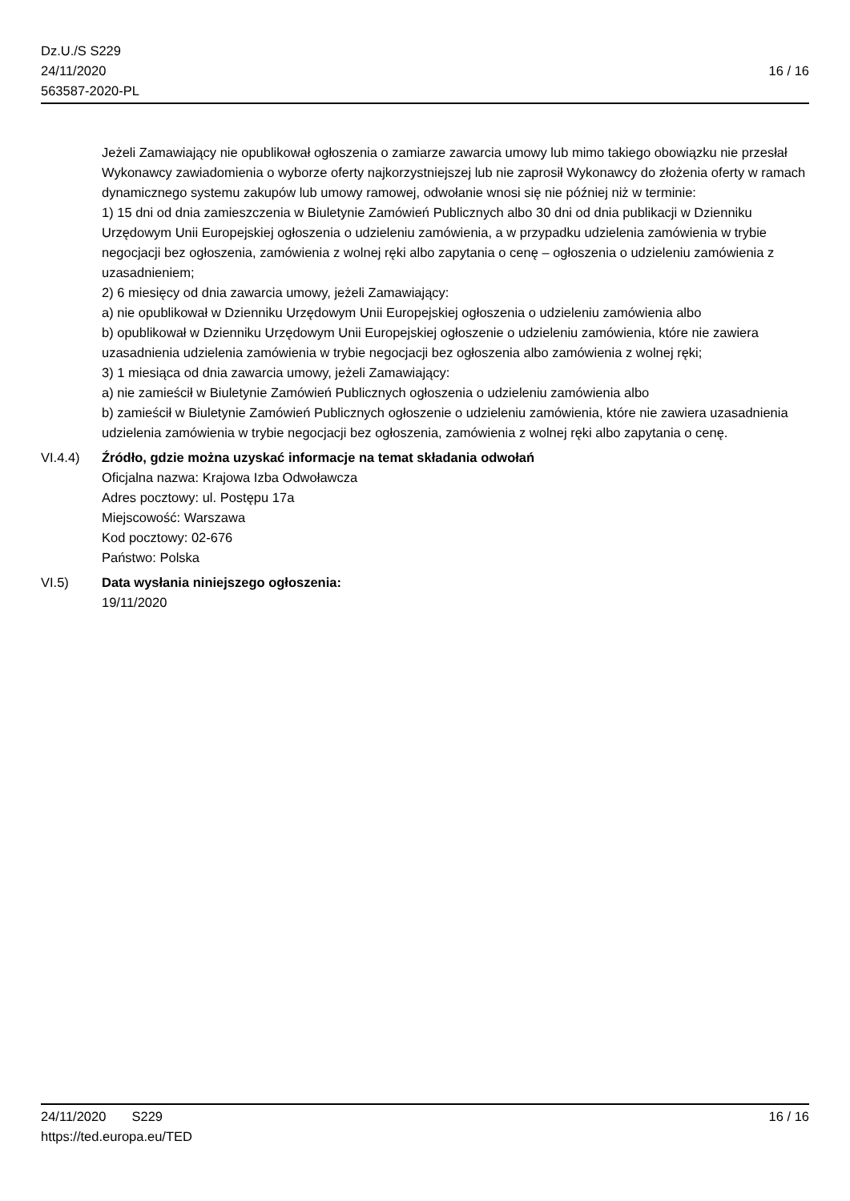Dz.U./S S229
24/11/2020
563587-2020-PL
16 / 16
Jeżeli Zamawiający nie opublikował ogłoszenia o zamiarze zawarcia umowy lub mimo takiego obowiązku nie przesłał Wykonawcy zawiadomienia o wyborze oferty najkorzystniejszej lub nie zaprosił Wykonawcy do złożenia oferty w ramach dynamicznego systemu zakupów lub umowy ramowej, odwołanie wnosi się nie później niż w terminie:
1) 15 dni od dnia zamieszczenia w Biuletynie Zamówień Publicznych albo 30 dni od dnia publikacji w Dzienniku Urzędowym Unii Europejskiej ogłoszenia o udzieleniu zamówienia, a w przypadku udzielenia zamówienia w trybie negocjacji bez ogłoszenia, zamówienia z wolnej ręki albo zapytania o cenę – ogłoszenia o udzieleniu zamówienia z uzasadnieniem;
2) 6 miesięcy od dnia zawarcia umowy, jeżeli Zamawiający:
a) nie opublikował w Dzienniku Urzędowym Unii Europejskiej ogłoszenia o udzieleniu zamówienia albo
b) opublikował w Dzienniku Urzędowym Unii Europejskiej ogłoszenie o udzieleniu zamówienia, które nie zawiera uzasadnienia udzielenia zamówienia w trybie negocjacji bez ogłoszenia albo zamówienia z wolnej ręki;
3) 1 miesiąca od dnia zawarcia umowy, jeżeli Zamawiający:
a) nie zamieścił w Biuletynie Zamówień Publicznych ogłoszenia o udzieleniu zamówienia albo
b) zamieścił w Biuletynie Zamówień Publicznych ogłoszenie o udzieleniu zamówienia, które nie zawiera uzasadnienia udzielenia zamówienia w trybie negocjacji bez ogłoszenia, zamówienia z wolnej ręki albo zapytania o cenę.
VI.4.4) Źródło, gdzie można uzyskać informacje na temat składania odwołań
Oficjalna nazwa: Krajowa Izba Odwoławcza
Adres pocztowy: ul. Postępu 17a
Miejscowość: Warszawa
Kod pocztowy: 02-676
Państwo: Polska
VI.5) Data wysłania niniejszego ogłoszenia:
19/11/2020
24/11/2020 S229 16 / 16
https://ted.europa.eu/TED